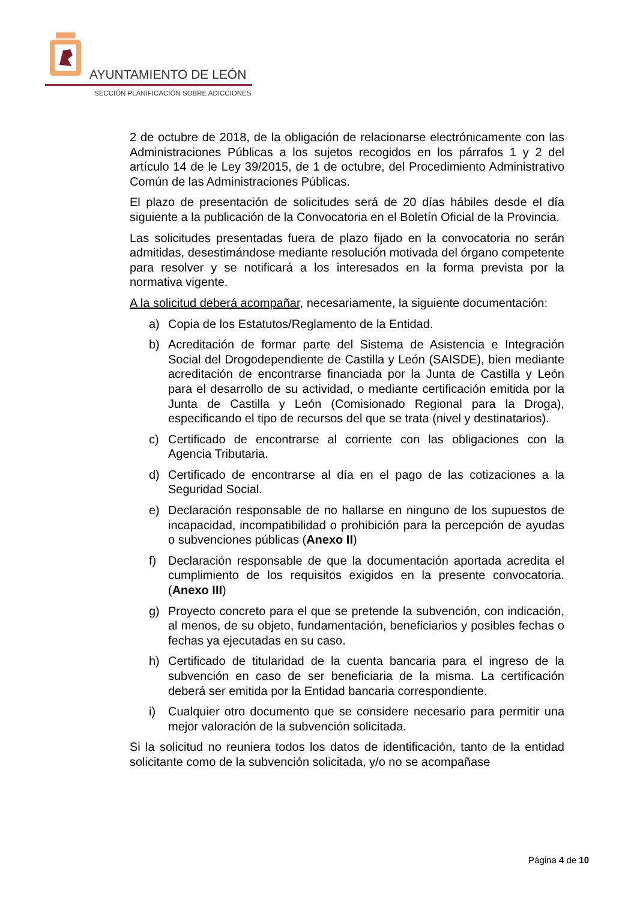AYUNTAMIENTO DE LEÓN
SECCIÓN PLANIFICACIÓN SOBRE ADICCIONES
2 de octubre de 2018, de la obligación de relacionarse electrónicamente con las Administraciones Públicas a los sujetos recogidos en los párrafos 1 y 2 del artículo 14 de le Ley 39/2015, de 1 de octubre, del Procedimiento Administrativo Común de las Administraciones Públicas.
El plazo de presentación de solicitudes será de 20 días hábiles desde el día siguiente a la publicación de la Convocatoria en el Boletín Oficial de la Provincia.
Las solicitudes presentadas fuera de plazo fijado en la convocatoria no serán admitidas, desestimándose mediante resolución motivada del órgano competente para resolver y se notificará a los interesados en la forma prevista por la normativa vigente.
A la solicitud deberá acompañar, necesariamente, la siguiente documentación:
a) Copia de los Estatutos/Reglamento de la Entidad.
b) Acreditación de formar parte del Sistema de Asistencia e Integración Social del Drogodependiente de Castilla y León (SAISDE), bien mediante acreditación de encontrarse financiada por la Junta de Castilla y León para el desarrollo de su actividad, o mediante certificación emitida por la Junta de Castilla y León (Comisionado Regional para la Droga), especificando el tipo de recursos del que se trata (nivel y destinatarios).
c) Certificado de encontrarse al corriente con las obligaciones con la Agencia Tributaria.
d) Certificado de encontrarse al día en el pago de las cotizaciones a la Seguridad Social.
e) Declaración responsable de no hallarse en ninguno de los supuestos de incapacidad, incompatibilidad o prohibición para la percepción de ayudas o subvenciones públicas (Anexo II)
f) Declaración responsable de que la documentación aportada acredita el cumplimiento de los requisitos exigidos en la presente convocatoria. (Anexo III)
g) Proyecto concreto para el que se pretende la subvención, con indicación, al menos, de su objeto, fundamentación, beneficiarios y posibles fechas o fechas ya ejecutadas en su caso.
h) Certificado de titularidad de la cuenta bancaria para el ingreso de la subvención en caso de ser beneficiaria de la misma. La certificación deberá ser emitida por la Entidad bancaria correspondiente.
i) Cualquier otro documento que se considere necesario para permitir una mejor valoración de la subvención solicitada.
Si la solicitud no reuniera todos los datos de identificación, tanto de la entidad solicitante como de la subvención solicitada, y/o no se acompañase
Página 4 de 10